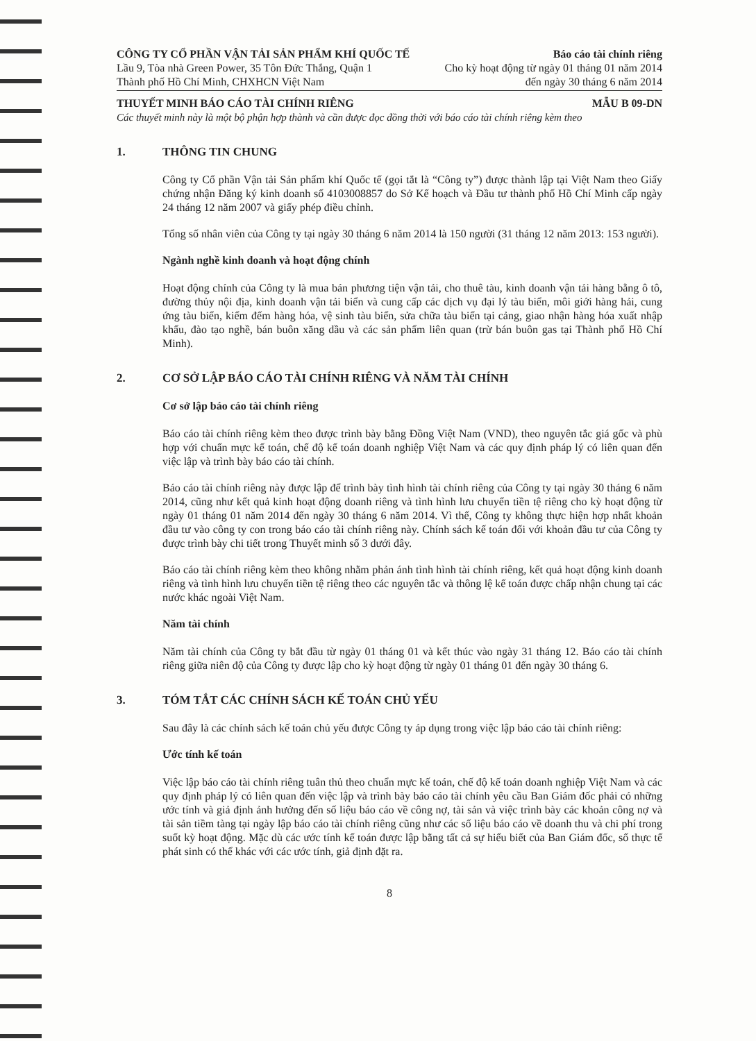CÔNG TY CỔ PHẦN VẬN TẢI SẢN PHẨM KHÍ QUỐC TẾ
Lầu 9, Tòa nhà Green Power, 35 Tôn Đức Thắng, Quận 1
Thành phố Hồ Chí Minh, CHXHCN Việt Nam
Báo cáo tài chính riêng
Cho kỳ hoạt động từ ngày 01 tháng 01 năm 2014
đến ngày 30 tháng 6 năm 2014
THUYẾT MINH BÁO CÁO TÀI CHÍNH RIÊNG
MẪU B 09-DN
Các thuyết minh này là một bộ phận hợp thành và cần được đọc đồng thời với báo cáo tài chính riêng kèm theo
1. THÔNG TIN CHUNG
Công ty Cổ phần Vận tải Sản phẩm khí Quốc tế (gọi tắt là “Công ty”) được thành lập tại Việt Nam theo Giấy chứng nhận Đăng ký kinh doanh số 4103008857 do Sở Kế hoạch và Đầu tư thành phố Hồ Chí Minh cấp ngày 24 tháng 12 năm 2007 và giấy phép điều chỉnh.
Tổng số nhân viên của Công ty tại ngày 30 tháng 6 năm 2014 là 150 người (31 tháng 12 năm 2013: 153 người).
Ngành nghề kinh doanh và hoạt động chính
Hoạt động chính của Công ty là mua bán phương tiện vận tải, cho thuê tàu, kinh doanh vận tải hàng bằng ô tô, đường thủy nội địa, kinh doanh vận tải biển và cung cấp các dịch vụ đại lý tàu biển, môi giới hàng hải, cung ứng tàu biển, kiểm đếm hàng hóa, vệ sinh tàu biển, sửa chữa tàu biển tại cảng, giao nhận hàng hóa xuất nhập khẩu, đào tạo nghề, bán buôn xăng dầu và các sản phẩm liên quan (trừ bán buôn gas tại Thành phố Hồ Chí Minh).
2. CƠ SỞ LẬP BÁO CÁO TÀI CHÍNH RIÊNG VÀ NĂM TÀI CHÍNH
Cơ sở lập báo cáo tài chính riêng
Báo cáo tài chính riêng kèm theo được trình bày bằng Đồng Việt Nam (VND), theo nguyên tắc giá gốc và phù hợp với chuẩn mực kế toán, chế độ kế toán doanh nghiệp Việt Nam và các quy định pháp lý có liên quan đến việc lập và trình bày báo cáo tài chính.
Báo cáo tài chính riêng này được lập để trình bày tình hình tài chính riêng của Công ty tại ngày 30 tháng 6 năm 2014, cũng như kết quả kinh hoạt động doanh riêng và tình hình lưu chuyển tiền tệ riêng cho kỳ hoạt động từ ngày 01 tháng 01 năm 2014 đến ngày 30 tháng 6 năm 2014. Vì thế, Công ty không thực hiện hợp nhất khoản đầu tư vào công ty con trong báo cáo tài chính riêng này. Chính sách kế toán đối với khoản đầu tư của Công ty được trình bày chi tiết trong Thuyết minh số 3 dưới đây.
Báo cáo tài chính riêng kèm theo không nhằm phản ánh tình hình tài chính riêng, kết quả hoạt động kinh doanh riêng và tình hình lưu chuyển tiền tệ riêng theo các nguyên tắc và thông lệ kế toán được chấp nhận chung tại các nước khác ngoài Việt Nam.
Năm tài chính
Năm tài chính của Công ty bắt đầu từ ngày 01 tháng 01 và kết thúc vào ngày 31 tháng 12. Báo cáo tài chính riêng giữa niên độ của Công ty được lập cho kỳ hoạt động từ ngày 01 tháng 01 đến ngày 30 tháng 6.
3. TÓM TẮT CÁC CHÍNH SÁCH KẾ TOÁN CHỦ YẾU
Sau đây là các chính sách kế toán chủ yếu được Công ty áp dụng trong việc lập báo cáo tài chính riêng:
Ước tính kế toán
Việc lập báo cáo tài chính riêng tuân thủ theo chuẩn mực kế toán, chế độ kế toán doanh nghiệp Việt Nam và các quy định pháp lý có liên quan đến việc lập và trình bày báo cáo tài chính yêu cầu Ban Giám đốc phải có những ước tính và giả định ảnh hưởng đến số liệu báo cáo về công nợ, tài sản và việc trình bày các khoản công nợ và tài sản tiềm tàng tại ngày lập báo cáo tài chính riêng cũng như các số liệu báo cáo về doanh thu và chi phí trong suốt kỳ hoạt động. Mặc dù các ước tính kế toán được lập bằng tất cả sự hiểu biết của Ban Giám đốc, số thực tế phát sinh có thể khác với các ước tính, giả định đặt ra.
8